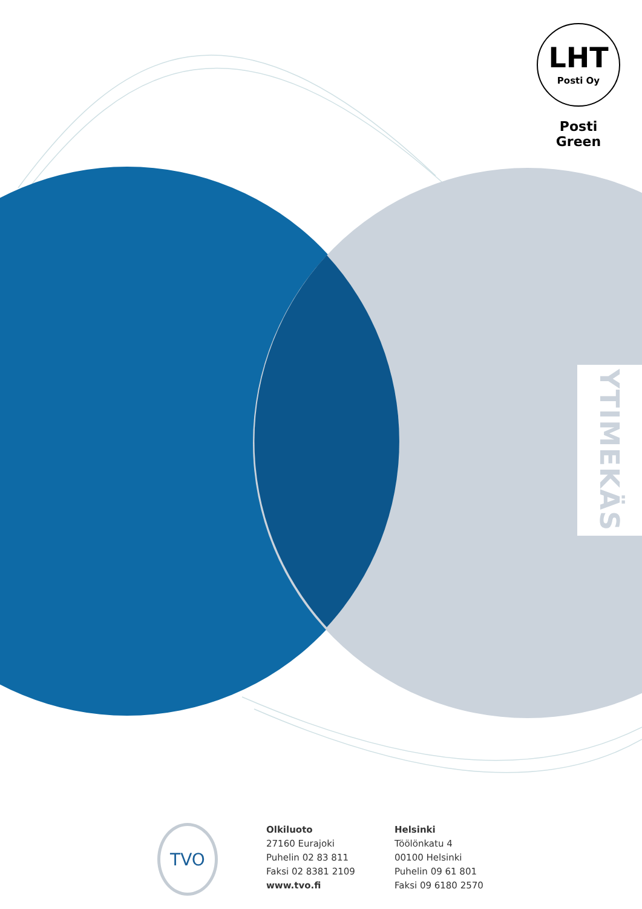LHT
Posti Oy
Posti Green
YTIMEKÄS
TVO
Olkiluoto
27160 Eurajoki
Puhelin 02 83 811
Faksi 02 8381 2109
www.tvo.fi
Helsinki
Töölönkatu 4
00100 Helsinki
Puhelin 09 61 801
Faksi 09 6180 2570